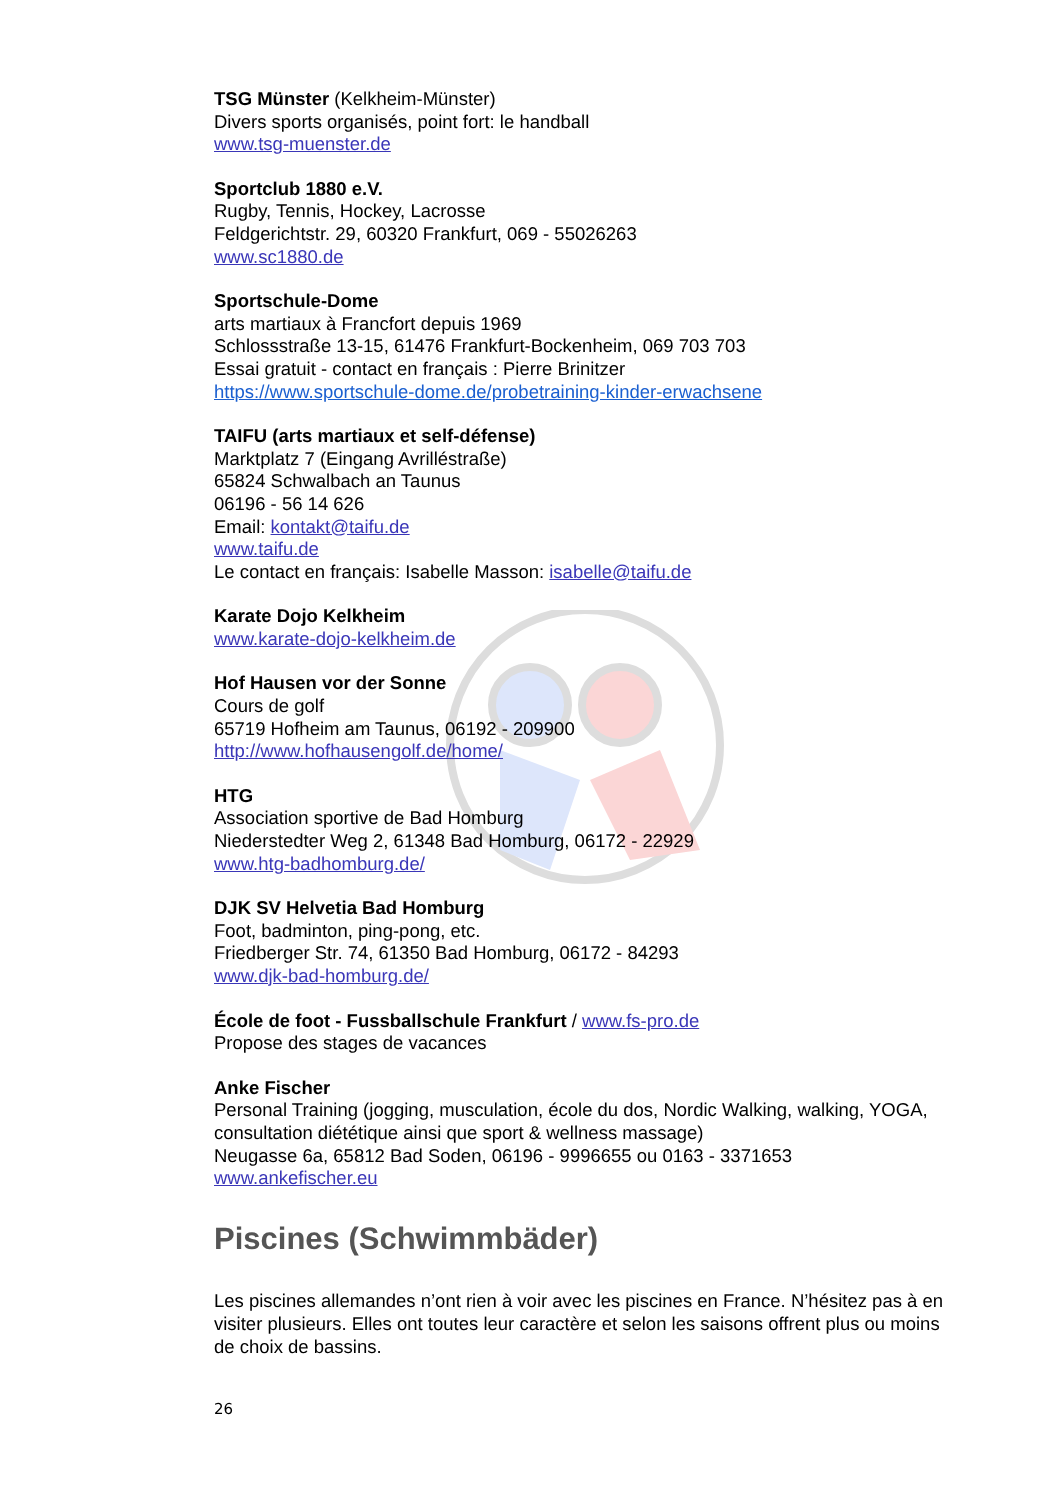TSG Münster (Kelkheim-Münster)
Divers sports organisés, point fort: le handball
www.tsg-muenster.de
Sportclub 1880 e.V.
Rugby, Tennis, Hockey, Lacrosse
Feldgerichtstr. 29, 60320 Frankfurt, 069 - 55026263
www.sc1880.de
Sportschule-Dome
arts martiaux à Francfort depuis 1969
Schlossstraße 13-15, 61476 Frankfurt-Bockenheim, 069 703 703
Essai gratuit - contact en français : Pierre Brinitzer
https://www.sportschule-dome.de/probetraining-kinder-erwachsene
TAIFU (arts martiaux et self-défense)
Marktplatz 7 (Eingang Avrilléstraße)
65824 Schwalbach an Taunus
06196 - 56 14 626
Email: kontakt@taifu.de
www.taifu.de
Le contact en français: Isabelle Masson: isabelle@taifu.de
Karate Dojo Kelkheim
www.karate-dojo-kelkheim.de
Hof Hausen vor der Sonne
Cours de golf
65719 Hofheim am Taunus, 06192 - 209900
http://www.hofhausengolf.de/home/
HTG
Association sportive de Bad Homburg
Niederstedter Weg 2, 61348 Bad Homburg, 06172 - 22929
www.htg-badhomburg.de/
DJK SV Helvetia Bad Homburg
Foot, badminton, ping-pong, etc.
Friedberger Str. 74, 61350 Bad Homburg, 06172 - 84293
www.djk-bad-homburg.de/
École de foot - Fussballschule Frankfurt / www.fs-pro.de
Propose des stages de vacances
Anke Fischer
Personal Training (jogging, musculation, école du dos, Nordic Walking, walking, YOGA, consultation diététique ainsi que sport & wellness massage)
Neugasse 6a, 65812 Bad Soden, 06196 - 9996655 ou 0163 - 3371653
www.ankefischer.eu
Piscines (Schwimmbäder)
Les piscines allemandes n’ont rien à voir avec les piscines en France. N’hésitez pas à en visiter plusieurs. Elles ont toutes leur caractère et selon les saisons offrent plus ou moins de choix de bassins.
26